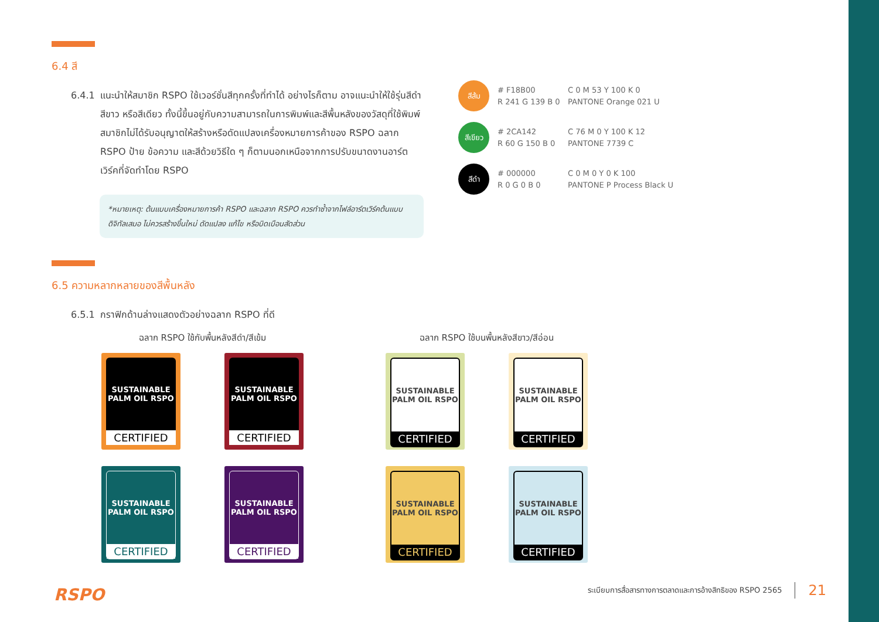6.4 สี
6.4.1 แนะนำให้สมาชิก RSPO ใช้เวอร์ชั่นสีทุกครั้งที่ทำได้ อย่างไรก็ตาม อาจแนะนำให้ใช้รุ่นสีดำ สีขาว หรือสีเดียว ทั้งนี้ขึ้นอยู่กับความสามารถในการพิมพ์และสีพื้นหลังของวัสดุที่ใช้พิมพ์ สมาชิกไม่ได้รับอนุญาตให้สร้างหรือดัดแปลงเครื่องหมายการค้าของ RSPO ฉลาก RSPO ป้าย ข้อความ และสีด้วยวิธีใด ๆ ก็ตามนอกเหนือจากการปรับขนาดงานอาร์ตเวิร์คที่จัดทำโดย RSPO
*หมายเหตุ: ต้นแบบเครื่องหมายการค้า RSPO และฉลาก RSPO ควรทำซ้ำจากไฟล์อาร์ตเวิร์คต้นแบบดิจิทัลเสมอ ไม่ควรสร้างขึ้นใหม่ ดัดแปลง แก้ไข หรือบิดเบือนสัดส่วน
6.5 ความหลากหลายของสีพื้นหลัง
6.5.1 กราฟิกด้านล่างแสดงตัวอย่างฉลาก RSPO ที่ดี
ฉลาก RSPO ใช้กับพื้นหลังสีดำ/สีเข้ม
SUSTAINABLE PALM OIL RSPO
CERTIFIED
SUSTAINABLE PALM OIL RSPO
CERTIFIED
SUSTAINABLE PALM OIL RSPO
CERTIFIED
SUSTAINABLE PALM OIL RSPO
CERTIFIED
ฉลาก RSPO ใช้บนพื้นหลังสีขาว/สีอ่อน
SUSTAINABLE PALM OIL RSPO
CERTIFIED
SUSTAINABLE PALM OIL RSPO
CERTIFIED
SUSTAINABLE PALM OIL RSPO
CERTIFIED
SUSTAINABLE PALM OIL RSPO
CERTIFIED
สีส้ม
# F18B00
R 241 G 139 B 0
C 0 M 53 Y 100 K 0
PANTONE Orange 021 U
สีเขียว
# 2CA142
R 60 G 150 B 0
C 76 M 0 Y 100 K 12
PANTONE 7739 C
สีดำ
# 000000
R 0 G 0 B 0
C 0 M 0 Y 0 K 100
PANTONE P Process Black U
RSPO
ระเบียบการสื่อสารทางการตลาดและการอ้างสิทธิของ RSPO 2565 21